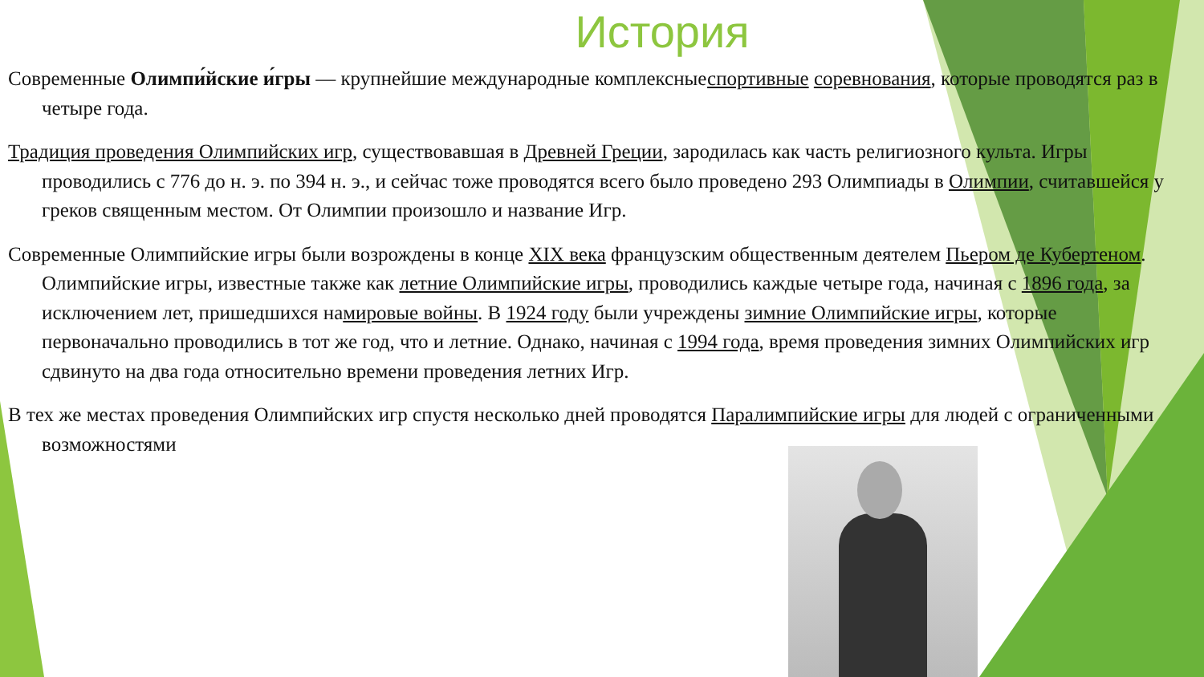История
Современные Олимпи́йские и́гры — крупнейшие международные комплексныеспортивные соревнования, которые проводятся раз в четыре года.
Традиция проведения Олимпийских игр, существовавшая в Древней Греции, зародилась как часть религиозного культа. Игры проводились с 776 до н. э. по 394 н. э., и сейчас тоже проводятся всего было проведено 293 Олимпиады в Олимпии, считавшейся у греков священным местом. От Олимпии произошло и название Игр.
Современные Олимпийские игры были возрождены в конце XIX века французским общественным деятелем Пьером де Кубертеном. Олимпийские игры, известные также как летние Олимпийские игры, проводились каждые четыре года, начиная с 1896 года, за исключением лет, пришедшихся намировые войны. В 1924 году были учреждены зимние Олимпийские игры, которые первоначально проводились в тот же год, что и летние. Однако, начиная с 1994 года, время проведения зимних Олимпийских игр сдвинуто на два года относительно времени проведения летних Игр.
В тех же местах проведения Олимпийских игр спустя несколько дней проводятся Паралимпийские игры для людей с ограниченными возможностями